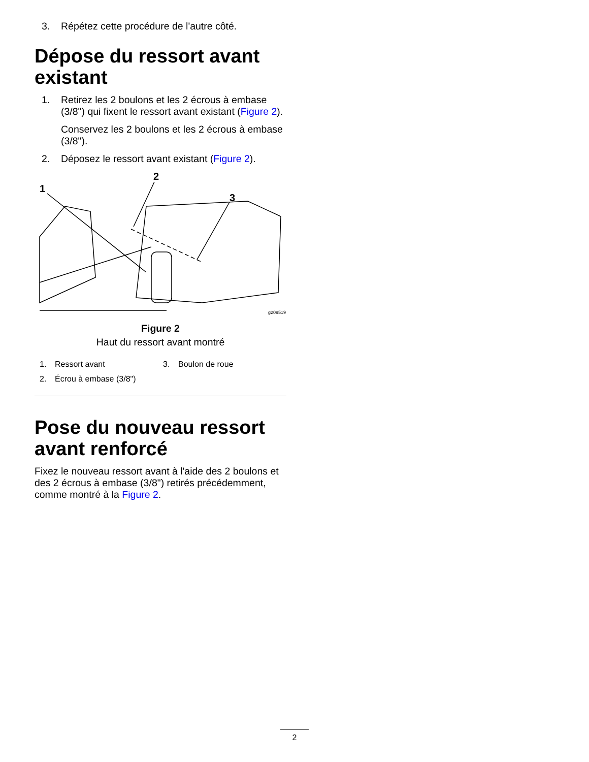3. Répétez cette procédure de l'autre côté.
Dépose du ressort avant existant
1. Retirez les 2 boulons et les 2 écrous à embase (3/8") qui fixent le ressort avant existant (Figure 2).
Conservez les 2 boulons et les 2 écrous à embase (3/8").
2. Déposez le ressort avant existant (Figure 2).
1
2
3
g209519
Figure 2
Haut du ressort avant montré
1. Ressort avant 3. Boulon de roue 2. Écrou à embase (3/8")
Pose du nouveau ressort avant renforcé
Fixez le nouveau ressort avant à l'aide des 2 boulons et des 2 écrous à embase (3/8") retirés précédemment, comme montré à la Figure 2.
2